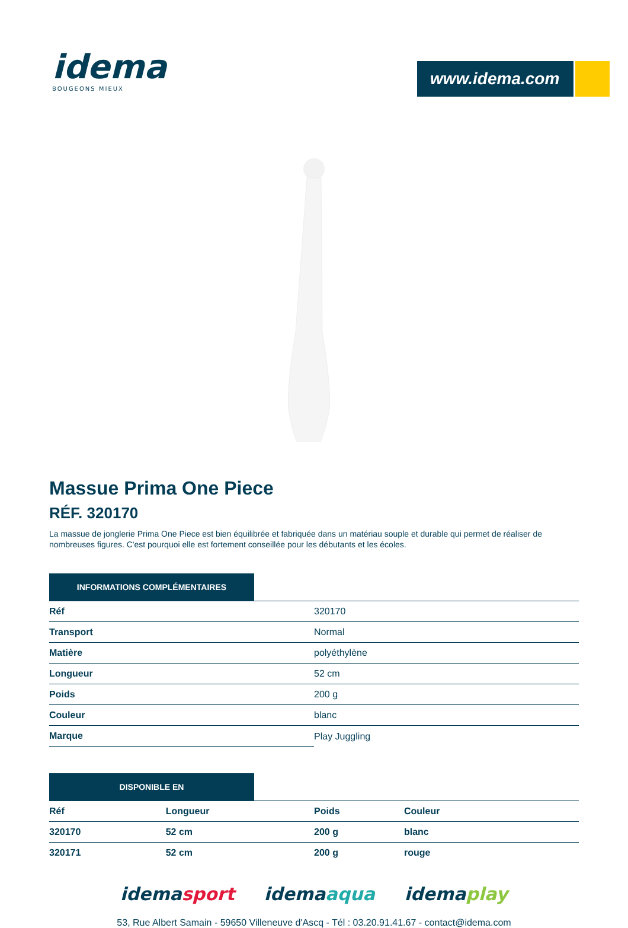idema
BOUGEONS MIEUX
www.idema.com
Massue Prima One Piece
RÉF. 320170
La massue de jonglerie Prima One Piece est bien équilibrée et fabriquée dans un matériau souple et durable qui permet de réaliser de nombreuses figures. C'est pourquoi elle est fortement conseillée pour les débutants et les écoles.
INFORMATIONS COMPLÉMENTAIRES
| Réf | 320170 |
| Transport | Normal |
| Matière | polyéthylène |
| Longueur | 52 cm |
| Poids | 200 g |
| Couleur | blanc |
| Marque | Play Juggling |
DISPONIBLE EN
| Réf | Longueur | Poids | Couleur |
| --- | --- | --- | --- |
| 320170 | 52 cm | 200 g | blanc |
| 320171 | 52 cm | 200 g | rouge |
idemasport idemaaqua idemaplay
53, Rue Albert Samain - 59650 Villeneuve d'Ascq - Tél : 03.20.91.41.67 - contact@idema.com